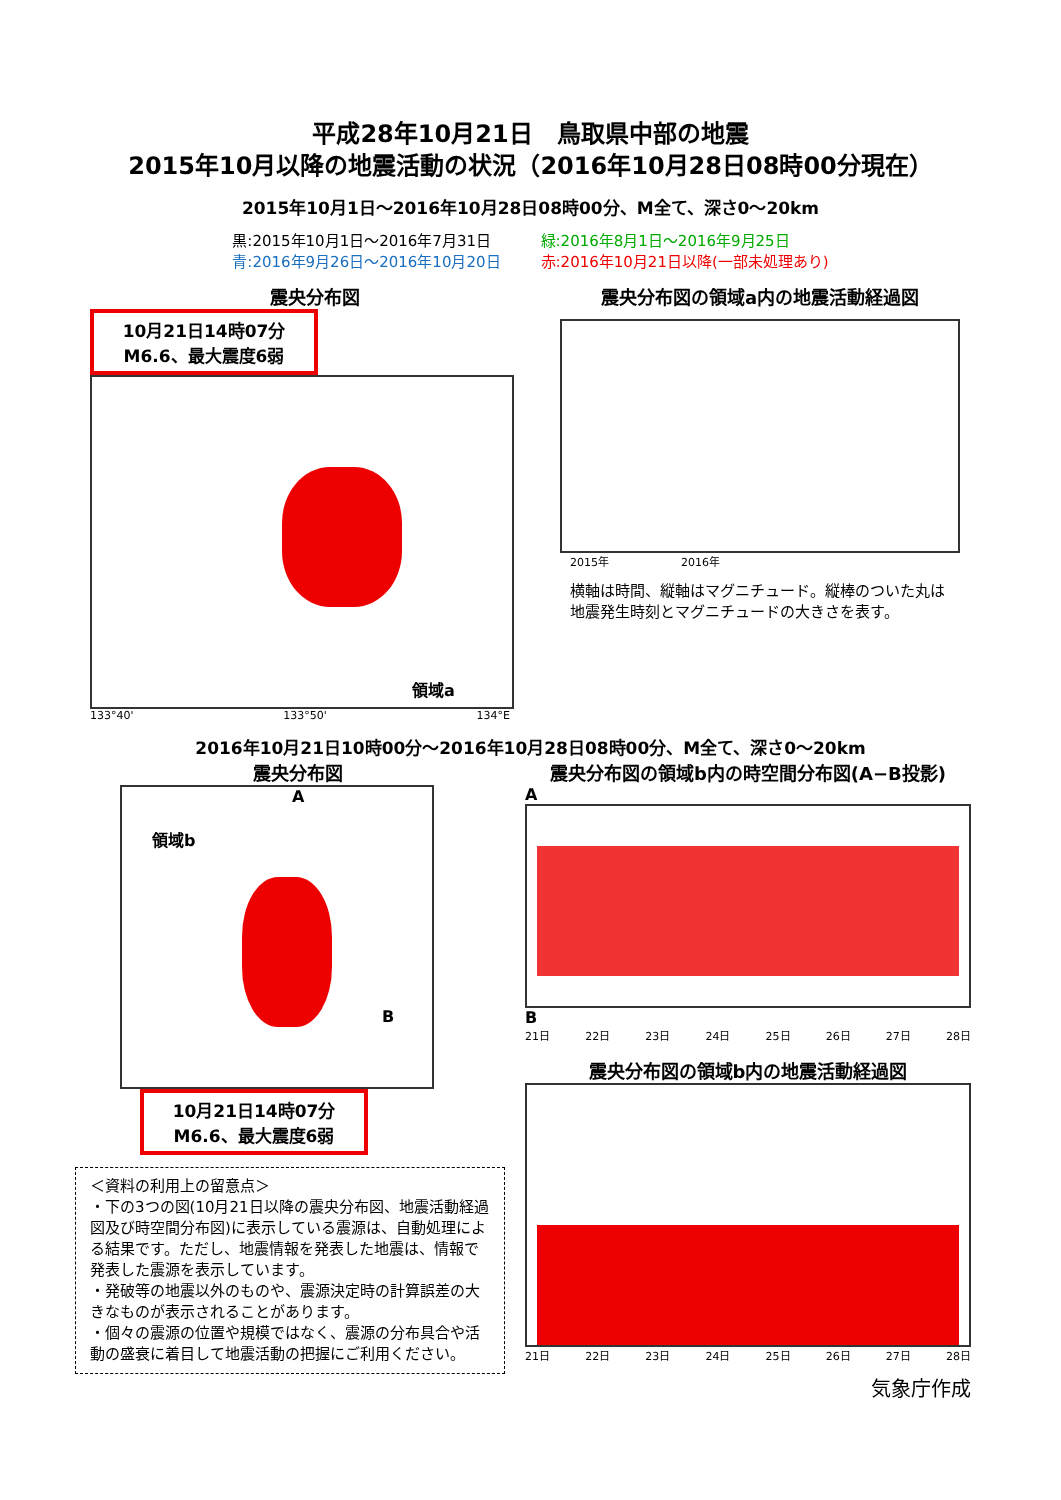平成28年10月21日　鳥取県中部の地震
2015年10月以降の地震活動の状況（2016年10月28日08時00分現在）
2015年10月1日～2016年10月28日08時00分、M全て、深さ0～20km
黒:2015年10月1日～2016年7月31日
青:2016年9月26日～2016年10月20日
緑:2016年8月1日～2016年9月25日
赤:2016年10月21日以降(一部未処理あり)
震央分布図
10月21日14時07分
M6.6、最大震度6弱
領域a
133°40' 133°50' 134°E
震央分布図の領域a内の地震活動経過図
2015年 2016年
横軸は時間、縦軸はマグニチュード。縦棒のついた丸は地震発生時刻とマグニチュードの大きさを表す。
2016年10月21日10時00分～2016年10月28日08時00分、M全て、深さ0～20km
震央分布図
A
領域b
B
10月21日14時07分
M6.6、最大震度6弱
＜資料の利用上の留意点＞
・下の3つの図(10月21日以降の震央分布図、地震活動経過図及び時空間分布図)に表示している震源は、自動処理による結果です。ただし、地震情報を発表した地震は、情報で発表した震源を表示しています。
・発破等の地震以外のものや、震源決定時の計算誤差の大きなものが表示されることがあります。
・個々の震源の位置や規模ではなく、震源の分布具合や活動の盛衰に着目して地震活動の把握にご利用ください。
震央分布図の領域b内の時空間分布図(A−B投影)
A
B
21日 22日 23日 24日 25日 26日 27日 28日
震央分布図の領域b内の地震活動経過図
21日 22日 23日 24日 25日 26日 27日 28日
気象庁作成